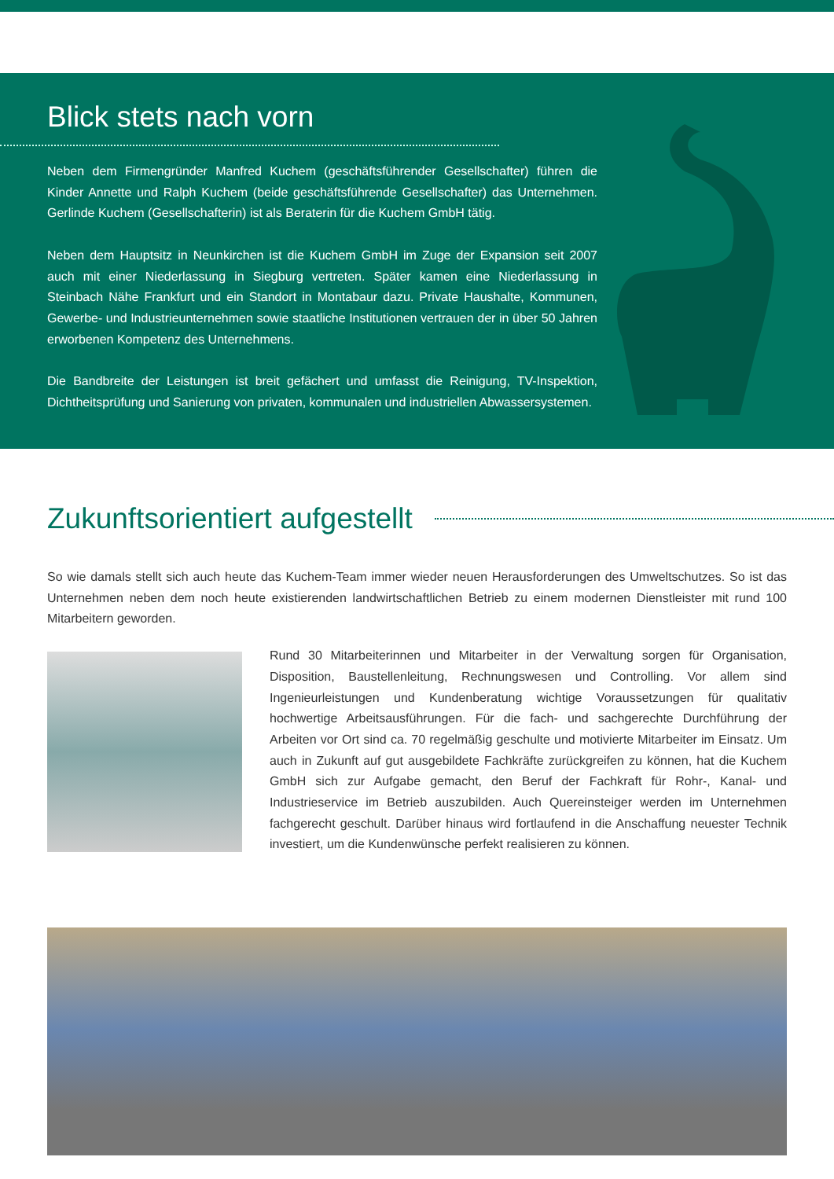Blick stets nach vorn
Neben dem Firmengründer Manfred Kuchem (geschäftsführender Gesellschafter) führen die Kinder Annette und Ralph Kuchem (beide geschäftsführende Gesellschafter) das Unternehmen. Gerlinde Kuchem (Gesellschafterin) ist als Beraterin für die Kuchem GmbH tätig.
Neben dem Hauptsitz in Neunkirchen ist die Kuchem GmbH im Zuge der Expansion seit 2007 auch mit einer Niederlassung in Siegburg vertreten. Später kamen eine Niederlassung in Steinbach Nähe Frankfurt und ein Standort in Montabaur dazu. Private Haushalte, Kommunen, Gewerbe- und Industrieunternehmen sowie staatliche Institutionen vertrauen der in über 50 Jahren erworbenen Kompetenz des Unternehmens.
Die Bandbreite der Leistungen ist breit gefächert und umfasst die Reinigung, TV-Inspektion, Dichtheitsprüfung und Sanierung von privaten, kommunalen und industriellen Abwassersystemen.
Zukunftsorientiert aufgestellt
So wie damals stellt sich auch heute das Kuchem-Team immer wieder neuen Herausforderungen des Umweltschutzes. So ist das Unternehmen neben dem noch heute existierenden landwirtschaftlichen Betrieb zu einem modernen Dienstleister mit rund 100 Mitarbeitern geworden.
Rund 30 Mitarbeiterinnen und Mitarbeiter in der Verwaltung sorgen für Organisation, Disposition, Baustellenleitung, Rechnungswesen und Controlling. Vor allem sind Ingenieurleistungen und Kundenberatung wichtige Voraussetzungen für qualitativ hochwertige Arbeitsausführungen. Für die fach- und sachgerechte Durchführung der Arbeiten vor Ort sind ca. 70 regelmäßig geschulte und motivierte Mitarbeiter im Einsatz. Um auch in Zukunft auf gut ausgebildete Fachkräfte zurückgreifen zu können, hat die Kuchem GmbH sich zur Aufgabe gemacht, den Beruf der Fachkraft für Rohr-, Kanal- und Industrieservice im Betrieb auszubilden. Auch Quereinsteiger werden im Unternehmen fachgerecht geschult. Darüber hinaus wird fortlaufend in die Anschaffung neuester Technik investiert, um die Kundenwünsche perfekt realisieren zu können.